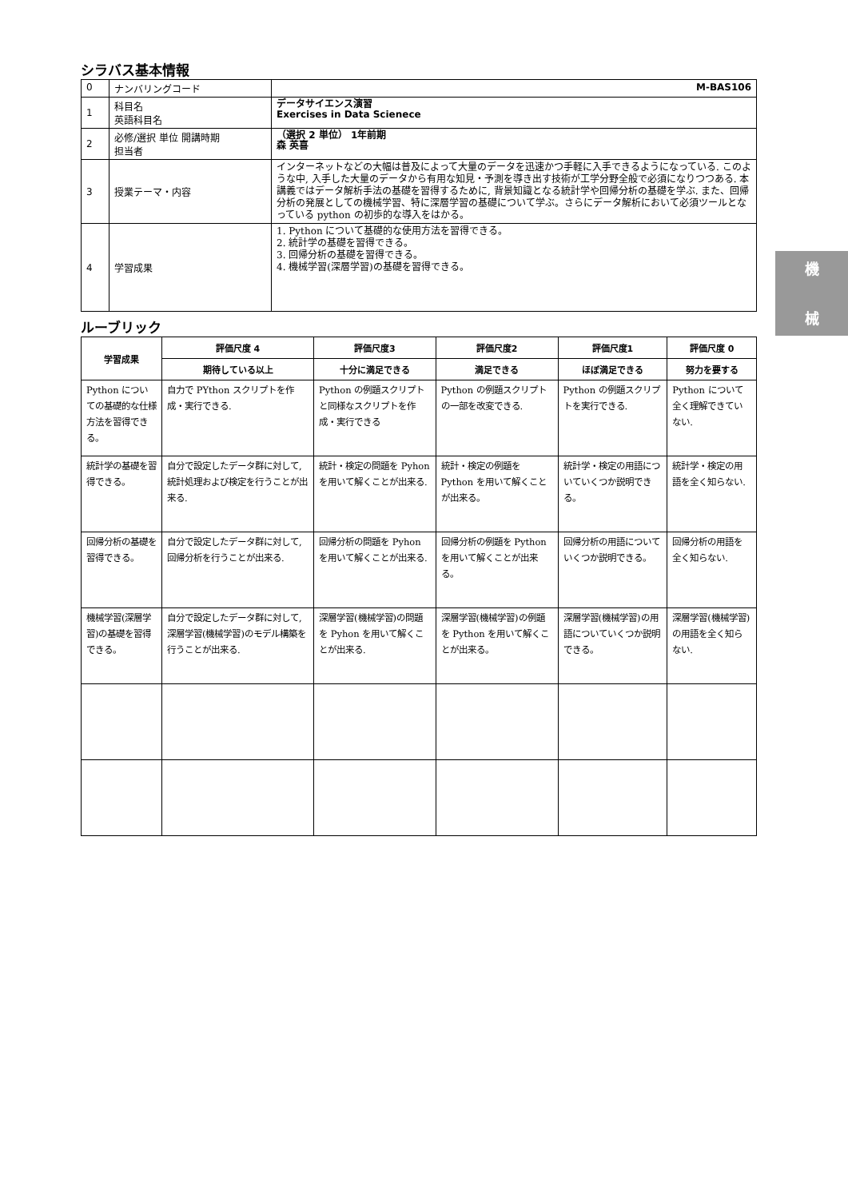シラバス基本情報
| 0 | ナンバリングコード | M-BAS106 |
| 1 | 科目名 英語科目名 | データサイエンス演習 Exercises in Data Scienece |
| 2 | 必修/選択 単位 開講時期 担当者 | （選択 2 単位） 1年前期 森 英喜 |
| 3 | 授業テーマ・内容 | インターネットなどの大幅は普及によって大量のデータを迅速かつ手軽に入手できるようになっている. このような中, 入手した大量のデータから有用な知見・予測を導き出す技術が工学分野全般で必須になりつつある. 本講義ではデータ解析手法の基礎を習得するために, 背景知識となる統計学や回帰分析の基礎を学ぶ. また、回帰分析の発展としての機械学習、特に深層学習の基礎について学ぶ。さらにデータ解析において必須ツールとなっている python の初歩的な導入をはかる。 |
| 4 | 学習成果 | 1. Python について基礎的な使用方法を習得できる。 2. 統計学の基礎を習得できる。 3. 回帰分析の基礎を習得できる。 4. 機械学習(深層学習)の基礎を習得できる。 |
ルーブリック
| 学習成果 | 評価尺度 4 | 評価尺度3 | 評価尺度2 | 評価尺度1 | 評価尺度 0 |
| --- | --- | --- | --- | --- | --- |
| | 期待している以上 | 十分に満足できる | 満足できる | ほぼ満足できる | 努力を要する |
| Python についての基礎的な仕様方法を習得できる。 | 自力で PYthon スクリプトを作成・実行できる. | Python の例題スクリプトと同様なスクリプトを作成・実行できる | Python の例題スクリプトの一部を改変できる. | Python の例題スクリプトを実行できる. | Python について全く理解できていない. |
| 統計学の基礎を習得できる。 | 自分で設定したデータ群に対して, 統計処理および検定を行うことが出来る. | 統計・検定の問題を Pyhon を用いて解くことが出来る. | 統計・検定の例題を Python を用いて解くことが出来る。 | 統計学・検定の用語についていくつか説明できる。 | 統計学・検定の用語を全く知らない. |
| 回帰分析の基礎を習得できる。 | 自分で設定したデータ群に対して, 回帰分析を行うことが出来る. | 回帰分析の問題を Pyhon を用いて解くことが出来る. | 回帰分析の例題を Python を用いて解くことが出来る。 | 回帰分析の用語についていくつか説明できる。 | 回帰分析の用語を全く知らない. |
| 機械学習(深層学習)の基礎を習得できる。 | 自分で設定したデータ群に対して, 深層学習(機械学習)のモデル構築を行うことが出来る. | 深層学習(機械学習)の問題を Pyhon を用いて解くことが出来る. | 深層学習(機械学習)の例題を Python を用いて解くことが出来る。 | 深層学習(機械学習)の用語についていくつか説明できる。 | 深層学習(機械学習)の用語を全く知らない. |
機
械